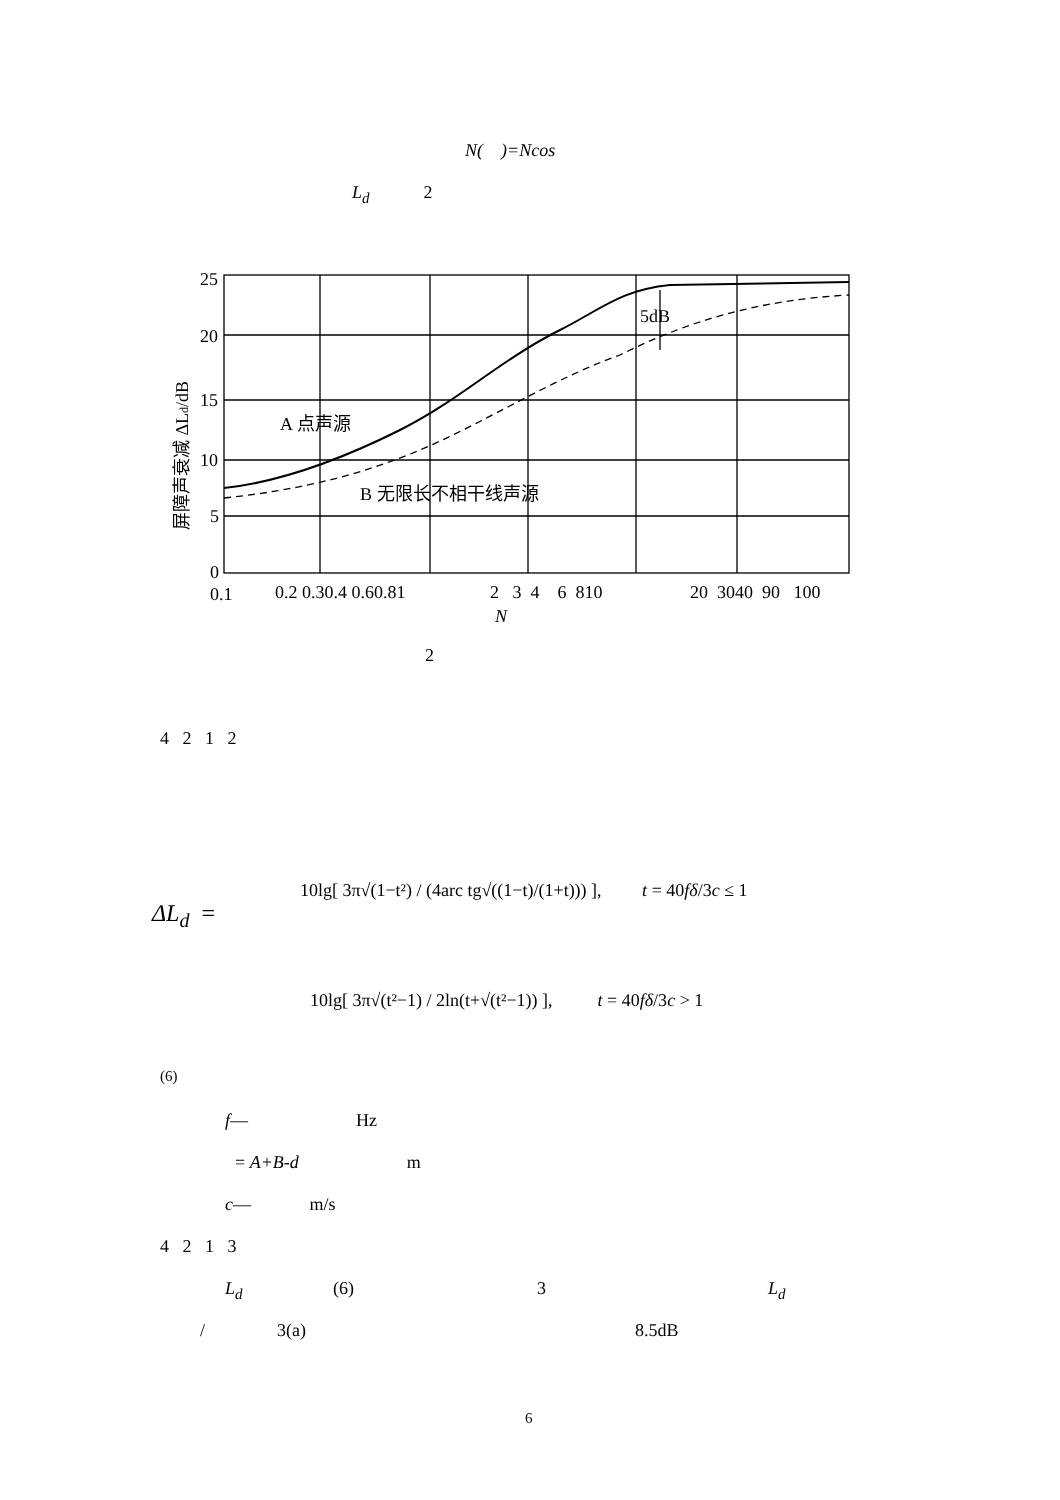N( )=Ncos
L<sub>d</sub> 2
25
20
15
10
5
0
5dB
A 点声源
B 无限长不相干线声源
0.1
0.2 0.30.4 0.60.81
2 3 4 6 810
20 3040 90 100
N
屏障声衰减 ΔLd/dB
2
4 2 1 2
ΔL<sub>d</sub> =
10lg[ 3π√(1−t²) / (4arc tg√((1−t)/(1+t))) ], t = 40fδ/3c ≤ 1
10lg[ 3π√(t²−1) / 2ln(t+√(t²−1)) ], t = 40fδ/3c > 1
(6)
f— Hz
= A+B-d m
c— m/s
4 2 1 3
L<sub>d</sub> (6) 3 L<sub>d</sub>
/ 3(a) 8.5dB
6